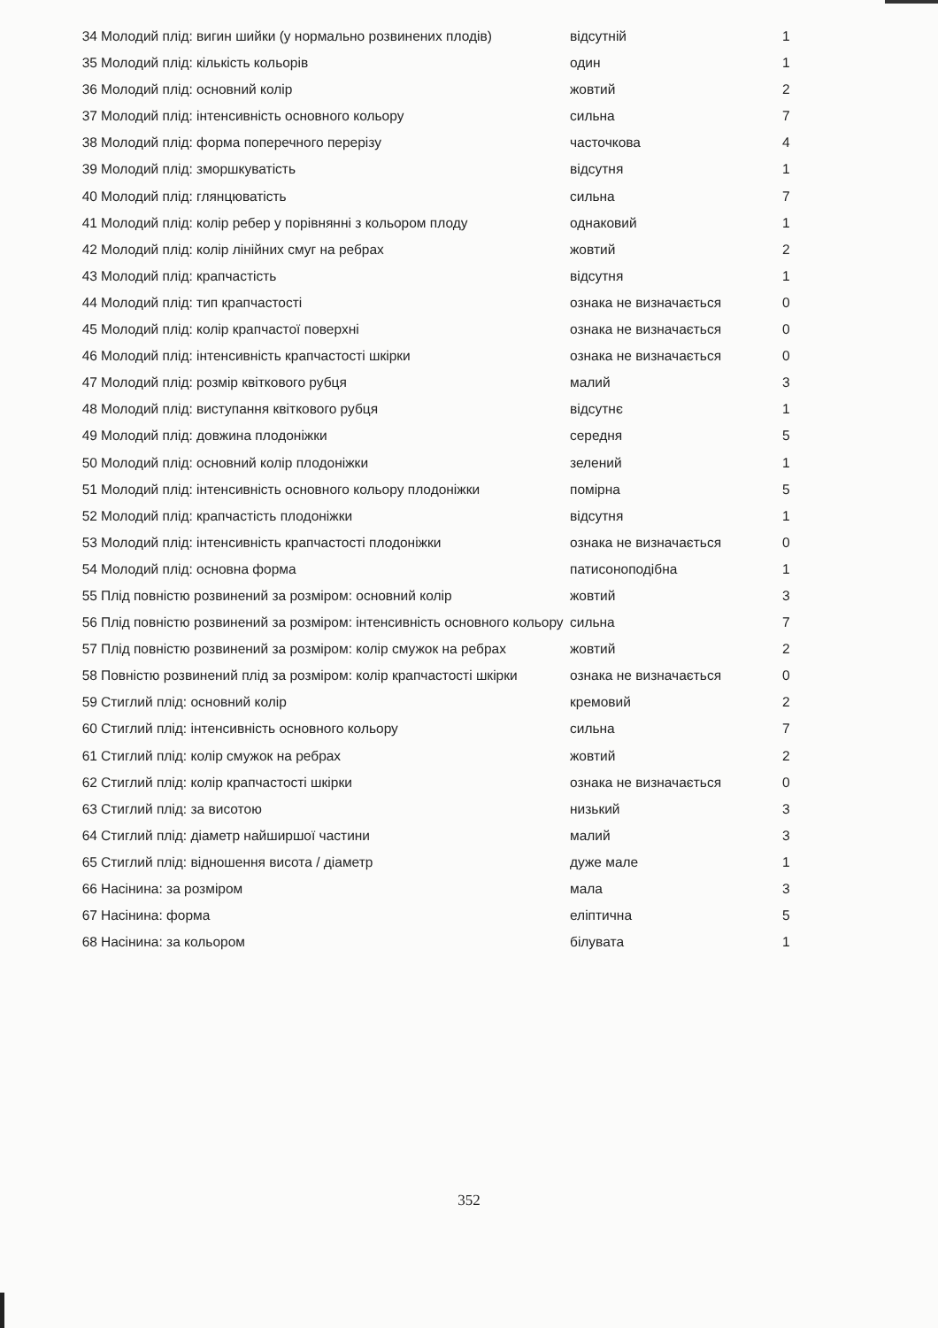| 34 | Молодий плід: вигин шийки (у нормально розвинених плодів) | відсутній | 1 |
| 35 | Молодий плід: кількість кольорів | один | 1 |
| 36 | Молодий плід: основний колір | жовтий | 2 |
| 37 | Молодий плід: інтенсивність основного кольору | сильна | 7 |
| 38 | Молодий плід: форма поперечного перерізу | часточкова | 4 |
| 39 | Молодий плід: зморшкуватість | відсутня | 1 |
| 40 | Молодий плід: глянцюватість | сильна | 7 |
| 41 | Молодий плід: колір ребер у порівнянні з кольором плоду | однаковий | 1 |
| 42 | Молодий плід: колір лінійних смуг на ребрах | жовтий | 2 |
| 43 | Молодий плід: крапчастість | відсутня | 1 |
| 44 | Молодий плід: тип крапчастості | ознака не визначається | 0 |
| 45 | Молодий плід: колір крапчастої поверхні | ознака не визначається | 0 |
| 46 | Молодий плід: інтенсивність крапчастості шкірки | ознака не визначається | 0 |
| 47 | Молодий плід: розмір квіткового рубця | малий | 3 |
| 48 | Молодий плід: виступання квіткового рубця | відсутнє | 1 |
| 49 | Молодий плід: довжина плодоніжки | середня | 5 |
| 50 | Молодий плід: основний колір плодоніжки | зелений | 1 |
| 51 | Молодий плід: інтенсивність основного кольору плодоніжки | помірна | 5 |
| 52 | Молодий плід: крапчастість плодоніжки | відсутня | 1 |
| 53 | Молодий плід: інтенсивність крапчастості плодоніжки | ознака не визначається | 0 |
| 54 | Молодий плід: основна форма | патисоноподібна | 1 |
| 55 | Плід повністю розвинений за розміром: основний колір | жовтий | 3 |
| 56 | Плід повністю розвинений за розміром: інтенсивність основного кольору | сильна | 7 |
| 57 | Плід повністю розвинений за розміром: колір смужок на ребрах | жовтий | 2 |
| 58 | Повністю розвинений плід за розміром: колір крапчастості шкірки | ознака не визначається | 0 |
| 59 | Стиглий плід: основний колір | кремовий | 2 |
| 60 | Стиглий плід: інтенсивність основного кольору | сильна | 7 |
| 61 | Стиглий плід: колір смужок на ребрах | жовтий | 2 |
| 62 | Стиглий плід: колір крапчастості шкірки | ознака не визначається | 0 |
| 63 | Стиглий плід: за висотою | низький | 3 |
| 64 | Стиглий плід: діаметр найширшої частини | малий | 3 |
| 65 | Стиглий плід: відношення висота / діаметр | дуже мале | 1 |
| 66 | Насінина: за розміром | мала | 3 |
| 67 | Насінина: форма | еліптична | 5 |
| 68 | Насінина: за кольором | білувата | 1 |
352